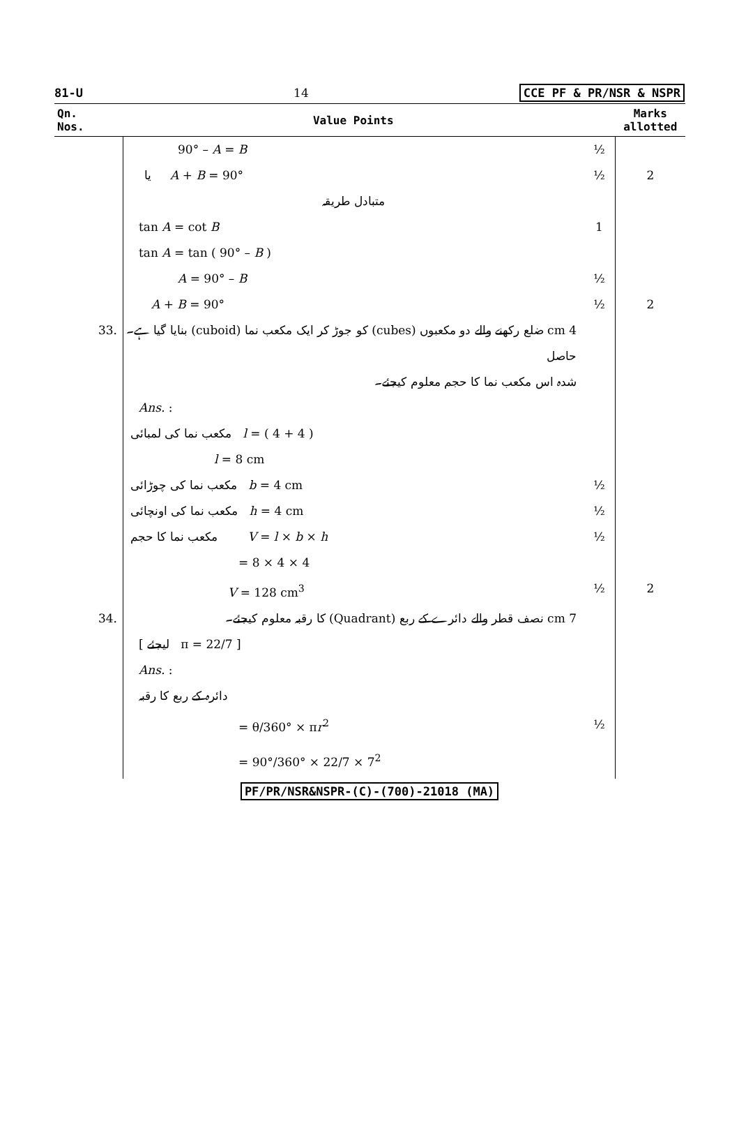81-U 14 CCE PF & PR/NSR & NSPR
| Qn. Nos. | Value Points | | Marks allotted |
| --- | --- | --- | --- |
| | 90° – A = B | ½ | |
| | یا A + B = 90° | ½ | 2 |
| | متبادل طریقہ | | |
| | tan A = cot B | 1 | |
| | tan A = tan ( 90° – B ) | | |
| | A = 90° – B | ½ | |
| | A + B = 90° | ½ | 2 |
| 33. | 4 cm ضلع رکھنے والے دو مکعبوں (cubes) کو جوڑ کر ایک مکعب نما (cuboid) بنایا گیا ہے۔ حاصل شدہ اس مکعب نما کا حجم معلوم کیجئے۔ | | |
| | Ans. : | | |
| | مکعب نما کی لمبائی l = ( 4 + 4 ) | | |
| | l = 8 cm | | |
| | مکعب نما کی چوڑائی b = 4 cm | ½ | |
| | مکعب نما کی اونچائی h = 4 cm | ½ | |
| | مکعب نما کا حجم V = l × b × h | ½ | |
| | = 8 × 4 × 4 | | |
| | V = 128 cm<sup>3</sup> | ½ | 2 |
| 34. | 7 cm نصف قطر والے دائرے کے ربع (Quadrant) کا رقبہ معلوم کیجئے۔ | | |
| | [ لیجئے π = 22/7 ] | | |
| | Ans. : | | |
| | دائرہ کے ربع کا رقبہ | | |
| | = θ/360° × π r<sup>2</sup> | ½ | |
| | = 90°/360° × 22/7 × 7<sup>2</sup> | | |
PF/PR/NSR&NSPR-(C)-(700)-21018 (MA)